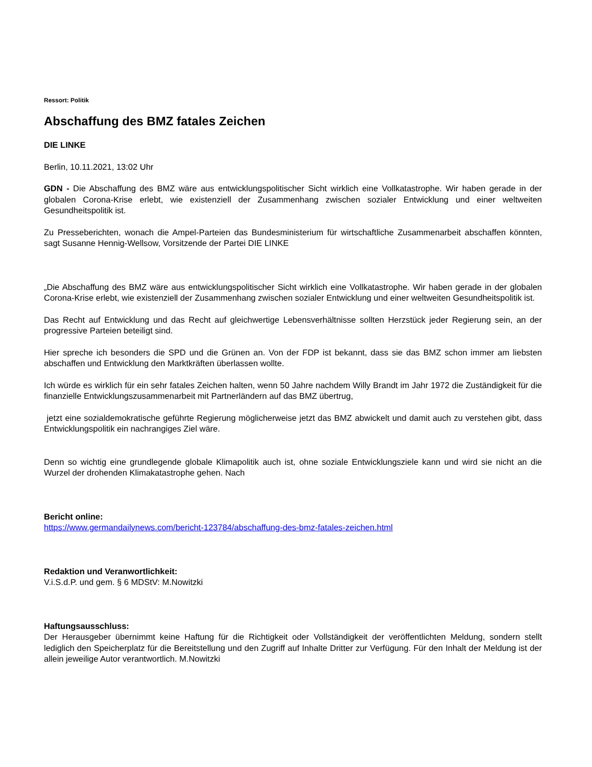Ressort: Politik
Abschaffung des BMZ fatales Zeichen
DIE LINKE
Berlin, 10.11.2021, 13:02 Uhr
GDN - Die Abschaffung des BMZ wäre aus entwicklungspolitischer Sicht wirklich eine Vollkatastrophe. Wir haben gerade in der globalen Corona-Krise erlebt, wie existenziell der Zusammenhang zwischen sozialer Entwicklung und einer weltweiten Gesundheitspolitik ist.
Zu Presseberichten, wonach die Ampel-Parteien das Bundesministerium für wirtschaftliche Zusammenarbeit abschaffen könnten, sagt Susanne Hennig-Wellsow, Vorsitzende der Partei DIE LINKE
„Die Abschaffung des BMZ wäre aus entwicklungspolitischer Sicht wirklich eine Vollkatastrophe. Wir haben gerade in der globalen Corona-Krise erlebt, wie existenziell der Zusammenhang zwischen sozialer Entwicklung und einer weltweiten Gesundheitspolitik ist.
Das Recht auf Entwicklung und das Recht auf gleichwertige Lebensverhältnisse sollten Herzstück jeder Regierung sein, an der progressive Parteien beteiligt sind.
Hier spreche ich besonders die SPD und die Grünen an. Von der FDP ist bekannt, dass sie das BMZ schon immer am liebsten abschaffen und Entwicklung den Marktkräften überlassen wollte.
Ich würde es wirklich für ein sehr fatales Zeichen halten, wenn 50 Jahre nachdem Willy Brandt im Jahr 1972 die Zuständigkeit für die finanzielle Entwicklungszusammenarbeit mit Partnerländern auf das BMZ übertrug,
jetzt eine sozialdemokratische geführte Regierung möglicherweise jetzt das BMZ abwickelt und damit auch zu verstehen gibt, dass Entwicklungspolitik ein nachrangiges Ziel wäre.
Denn so wichtig eine grundlegende globale Klimapolitik auch ist, ohne soziale Entwicklungsziele kann und wird sie nicht an die Wurzel der drohenden Klimakatastrophe gehen. Nach
Bericht online:
https://www.germandailynews.com/bericht-123784/abschaffung-des-bmz-fatales-zeichen.html
Redaktion und Veranwortlichkeit:
V.i.S.d.P. und gem. § 6 MDStV: M.Nowitzki
Haftungsausschluss:
Der Herausgeber übernimmt keine Haftung für die Richtigkeit oder Vollständigkeit der veröffentlichten Meldung, sondern stellt lediglich den Speicherplatz für die Bereitstellung und den Zugriff auf Inhalte Dritter zur Verfügung. Für den Inhalt der Meldung ist der allein jeweilige Autor verantwortlich. M.Nowitzki